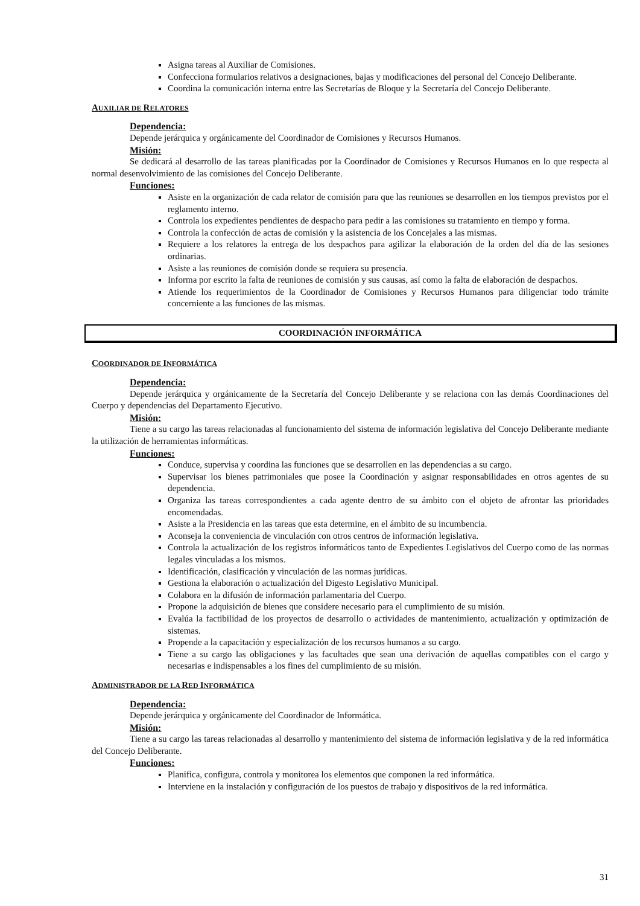Asigna tareas al Auxiliar de Comisiones.
Confecciona formularios relativos a designaciones, bajas y modificaciones del personal del Concejo Deliberante.
Coordina la comunicación interna entre las Secretarías de Bloque y la Secretaría del Concejo Deliberante.
AUXILIAR DE RELATORES
Dependencia:
Depende jerárquica y orgánicamente del Coordinador de Comisiones y Recursos Humanos.
Misión:
Se dedicará al desarrollo de las tareas planificadas por la Coordinador de Comisiones y Recursos Humanos en lo que respecta al normal desenvolvimiento de las comisiones del Concejo Deliberante.
Funciones:
Asiste en la organización de cada relator de comisión para que las reuniones se desarrollen en los tiempos previstos por el reglamento interno.
Controla los expedientes pendientes de despacho para pedir a las comisiones su tratamiento en tiempo y forma.
Controla la confección de actas de comisión y la asistencia de los Concejales a las mismas.
Requiere a los relatores la entrega de los despachos para agilizar la elaboración de la orden del día de las sesiones ordinarias.
Asiste a las reuniones de comisión donde se requiera su presencia.
Informa por escrito la falta de reuniones de comisión y sus causas, así como la falta de elaboración de despachos.
Atiende los requerimientos de la Coordinador de Comisiones y Recursos Humanos para diligenciar todo trámite concerniente a las funciones de las mismas.
COORDINACIÓN INFORMÁTICA
COORDINADOR DE INFORMÁTICA
Dependencia:
Depende jerárquica y orgánicamente de la Secretaría del Concejo Deliberante y se relaciona con las demás Coordinaciones del Cuerpo y dependencias del Departamento Ejecutivo.
Misión:
Tiene a su cargo las tareas relacionadas al funcionamiento del sistema de información legislativa del Concejo Deliberante mediante la utilización de herramientas informáticas.
Funciones:
Conduce, supervisa y coordina las funciones que se desarrollen en las dependencias a su cargo.
Supervisar los bienes patrimoniales que posee la Coordinación y asignar responsabilidades en otros agentes de su dependencia.
Organiza las tareas correspondientes a cada agente dentro de su ámbito con el objeto de afrontar las prioridades encomendadas.
Asiste a la Presidencia en las tareas que esta determine, en el ámbito de su incumbencia.
Aconseja la conveniencia de vinculación con otros centros de información legislativa.
Controla la actualización de los registros informáticos tanto de Expedientes Legislativos del Cuerpo como de las normas legales vinculadas a los mismos.
Identificación, clasificación y vinculación de las normas jurídicas.
Gestiona la elaboración o actualización del Digesto Legislativo Municipal.
Colabora en la difusión de información parlamentaria del Cuerpo.
Propone la adquisición de bienes que considere necesario para el cumplimiento de su misión.
Evalúa la factibilidad de los proyectos de desarrollo o actividades de mantenimiento, actualización y optimización de sistemas.
Propende a la capacitación y especialización de los recursos humanos a su cargo.
Tiene a su cargo las obligaciones y las facultades que sean una derivación de aquellas compatibles con el cargo y necesarias e indispensables a los fines del cumplimiento de su misión.
ADMINISTRADOR DE LA RED INFORMÁTICA
Dependencia:
Depende jerárquica y orgánicamente del Coordinador de Informática.
Misión:
Tiene a su cargo las tareas relacionadas al desarrollo y mantenimiento del sistema de información legislativa y de la red informática del Concejo Deliberante.
Funciones:
Planifica, configura, controla y monitorea los elementos que componen la red informática.
Interviene en la instalación y configuración de los puestos de trabajo y dispositivos de la red informática.
31